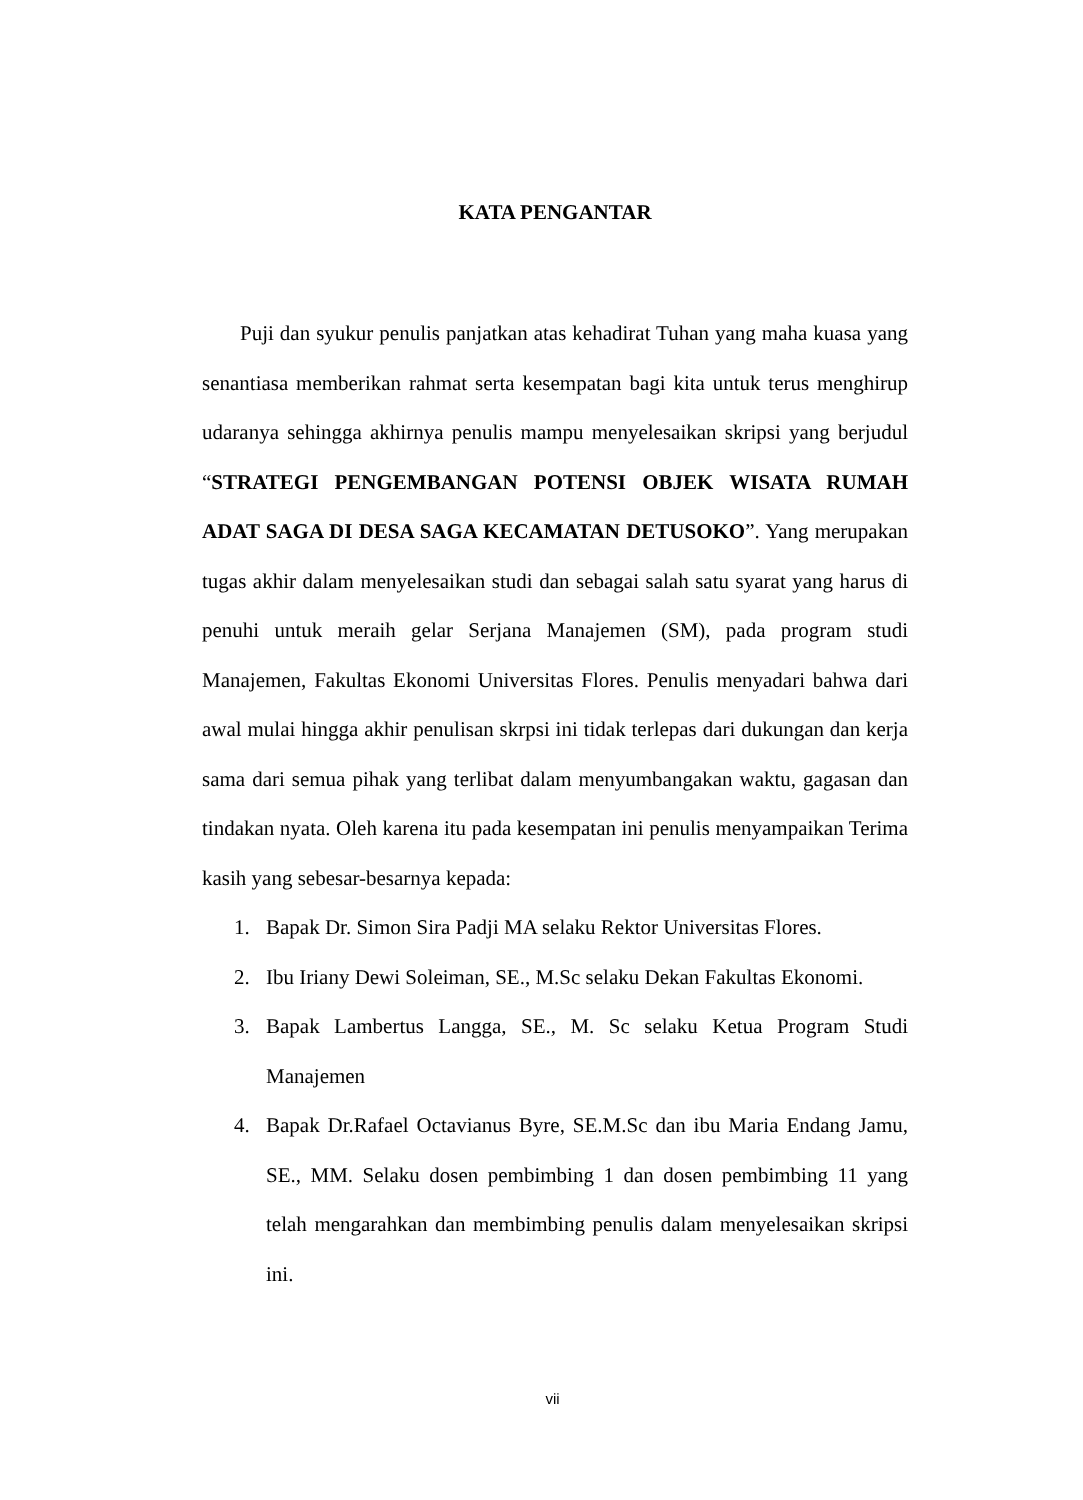KATA PENGANTAR
Puji dan syukur penulis panjatkan atas kehadirat Tuhan yang maha kuasa yang senantiasa memberikan rahmat serta kesempatan bagi kita untuk terus menghirup udaranya sehingga akhirnya penulis mampu menyelesaikan skripsi yang berjudul “STRATEGI PENGEMBANGAN POTENSI OBJEK WISATA RUMAH ADAT SAGA DI DESA SAGA KECAMATAN DETUSOKO”. Yang merupakan tugas akhir dalam menyelesaikan studi dan sebagai salah satu syarat yang harus di penuhi untuk meraih gelar Serjana Manajemen (SM), pada program studi Manajemen, Fakultas Ekonomi Universitas Flores. Penulis menyadari bahwa dari awal mulai hingga akhir penulisan skrpsi ini tidak terlepas dari dukungan dan kerja sama dari semua pihak yang terlibat dalam menyumbangakan waktu, gagasan dan tindakan nyata. Oleh karena itu pada kesempatan ini penulis menyampaikan Terima kasih yang sebesar-besarnya kepada:
1. Bapak Dr. Simon Sira Padji MA selaku Rektor Universitas Flores.
2. Ibu Iriany Dewi Soleiman, SE., M.Sc selaku Dekan Fakultas Ekonomi.
3. Bapak Lambertus Langga, SE., M. Sc selaku Ketua Program Studi Manajemen
4. Bapak Dr.Rafael Octavianus Byre, SE.M.Sc dan ibu Maria Endang Jamu, SE., MM. Selaku dosen pembimbing 1 dan dosen pembimbing 11 yang telah mengarahkan dan membimbing penulis dalam menyelesaikan skripsi ini.
vii